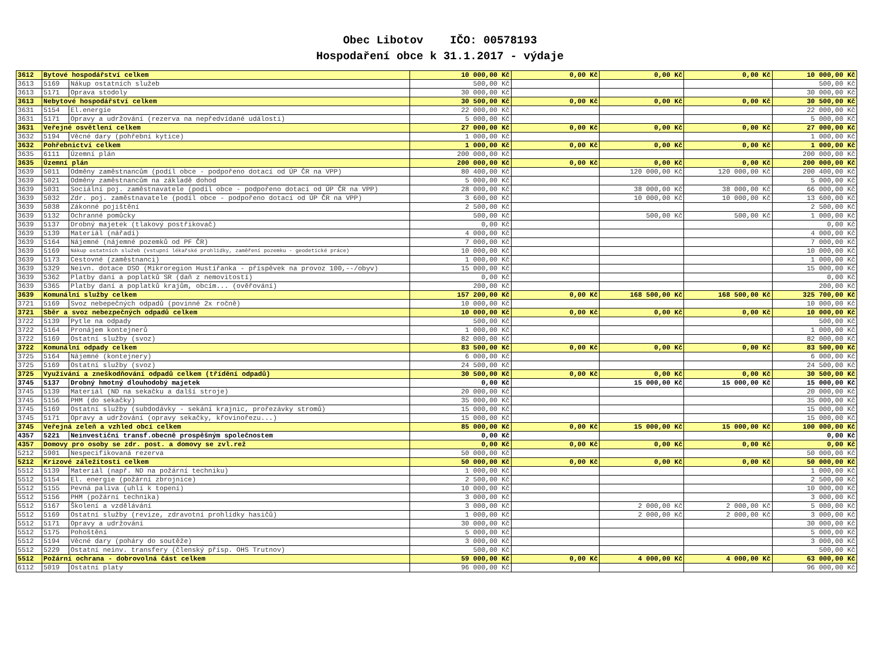Obec Libotov IČO: 00578193
Hospodaření obce k 31.1.2017 - výdaje
| 3612 | Bytové hospodářství celkem | | 10 000,00 Kč | 0,00 Kč | 0,00 Kč | 0,00 Kč | 10 000,00 Kč |
| 3613 | 5169 | Nákup ostatních služeb | 500,00 Kč | | | | 500,00 Kč |
| 3613 | 5171 | Oprava stodoly | 30 000,00 Kč | | | | 30 000,00 Kč |
| 3613 | Nebytové hospodářství celkem | | 30 500,00 Kč | 0,00 Kč | 0,00 Kč | 0,00 Kč | 30 500,00 Kč |
| 3631 | 5154 | El.energie | 22 000,00 Kč | | | | 22 000,00 Kč |
| 3631 | 5171 | Opravy a udržování (rezerva na nepředvídané události) | 5 000,00 Kč | | | | 5 000,00 Kč |
| 3631 | Veřejné osvětlení celkem | | 27 000,00 Kč | 0,00 Kč | 0,00 Kč | 0,00 Kč | 27 000,00 Kč |
| 3632 | 5194 | Věcné dary (pohřební kytice) | 1 000,00 Kč | | | | 1 000,00 Kč |
| 3632 | Pohřebnictví celkem | | 1 000,00 Kč | 0,00 Kč | 0,00 Kč | 0,00 Kč | 1 000,00 Kč |
| 3635 | 6111 | Územní plán | 200 000,00 Kč | | | | 200 000,00 Kč |
| 3635 | Územní plán | | 200 000,00 Kč | 0,00 Kč | 0,00 Kč | 0,00 Kč | 200 000,00 Kč |
| 3639 | 5011 | Odměny zaměstnancům (podíl obce - podpořeno dotací od ÚP ČR na VPP) | 80 400,00 Kč | | 120 000,00 Kč | 120 000,00 Kč | 200 400,00 Kč |
| 3639 | 5021 | Odměny zaměstnancům na základě dohod | 5 000,00 Kč | | | | 5 000,00 Kč |
| 3639 | 5031 | Sociální poj. zaměstnavatele (podíl obce - podpořeno dotací od ÚP ČR na VPP) | 28 000,00 Kč | | 38 000,00 Kč | 38 000,00 Kč | 66 000,00 Kč |
| 3639 | 5032 | Zdr. poj. zaměstnavatele (podíl obce - podpořeno dotací od ÚP ČR na VPP) | 3 600,00 Kč | | 10 000,00 Kč | 10 000,00 Kč | 13 600,00 Kč |
| 3639 | 5038 | Zákonné pojištění | 2 500,00 Kč | | | | 2 500,00 Kč |
| 3639 | 5132 | Ochranné pomůcky | 500,00 Kč | | 500,00 Kč | 500,00 Kč | 1 000,00 Kč |
| 3639 | 5137 | Drobný majetek (tlakový postřikovač) | 0,00 Kč | | | | 0,00 Kč |
| 3639 | 5139 | Materiál (nářadí) | 4 000,00 Kč | | | | 4 000,00 Kč |
| 3639 | 5164 | Nájemné (nájemné pozemků od PF ČR) | 7 000,00 Kč | | | | 7 000,00 Kč |
| 3639 | 5169 | Nákup ostatních služeb (vstupní lékařské prohlídky, zaměření pozemku - geodetické práce) | 10 000,00 Kč | | | | 10 000,00 Kč |
| 3639 | 5173 | Cestovné (zaměstnanci) | 1 000,00 Kč | | | | 1 000,00 Kč |
| 3639 | 5329 | Neivn. dotace DSO (Mikroregion Hustířanka - příspěvek na provoz 100,--/obyv) | 15 000,00 Kč | | | | 15 000,00 Kč |
| 3639 | 5362 | Platby daní a poplatků SR (daň z nemovitostí) | 0,00 Kč | | | | 0,00 Kč |
| 3639 | 5365 | Platby daní a poplatků krajům, obcím... (ověřování) | 200,00 Kč | | | | 200,00 Kč |
| 3639 | Komunální služby celkem | | 157 200,00 Kč | 0,00 Kč | 168 500,00 Kč | 168 500,00 Kč | 325 700,00 Kč |
| 3721 | 5169 | Svoz nebepečných odpadů (povinné 2x ročně) | 10 000,00 Kč | | | | 10 000,00 Kč |
| 3721 | Sběr a svoz nebezpečných odpadů celkem | | 10 000,00 Kč | 0,00 Kč | 0,00 Kč | 0,00 Kč | 10 000,00 Kč |
| 3722 | 5139 | Pytle na odpady | 500,00 Kč | | | | 500,00 Kč |
| 3722 | 5164 | Pronájem kontejnerů | 1 000,00 Kč | | | | 1 000,00 Kč |
| 3722 | 5169 | Ostatní služby (svoz) | 82 000,00 Kč | | | | 82 000,00 Kč |
| 3722 | Komunální odpady celkem | | 83 500,00 Kč | 0,00 Kč | 0,00 Kč | 0,00 Kč | 83 500,00 Kč |
| 3725 | 5164 | Nájemné (kontejnery) | 6 000,00 Kč | | | | 6 000,00 Kč |
| 3725 | 5169 | Ostatní služby (svoz) | 24 500,00 Kč | | | | 24 500,00 Kč |
| 3725 | Využívání a zneškodňování odpadů celkem (třídění odpadů) | | 30 500,00 Kč | 0,00 Kč | 0,00 Kč | 0,00 Kč | 30 500,00 Kč |
| 3745 | 5137 | Drobný hmotný dlouhodobý majetek | 0,00 Kč | | 15 000,00 Kč | 15 000,00 Kč | 15 000,00 Kč |
| 3745 | 5139 | Materiál (ND na sekačku a další stroje) | 20 000,00 Kč | | | | 20 000,00 Kč |
| 3745 | 5156 | PHM (do sekačky) | 35 000,00 Kč | | | | 35 000,00 Kč |
| 3745 | 5169 | Ostatní služby (subdodávky - sekání krajnic, prořezávky stromů) | 15 000,00 Kč | | | | 15 000,00 Kč |
| 3745 | 5171 | Opravy a udržování (opravy sekačky, křovinořezu...) | 15 000,00 Kč | | | | 15 000,00 Kč |
| 3745 | Veřejná zeleň a vzhled obcí celkem | | 85 000,00 Kč | 0,00 Kč | 15 000,00 Kč | 15 000,00 Kč | 100 000,00 Kč |
| 4357 | 5221 | Neinvestiční transf.obecně prospěšným společnostem | 0,00 Kč | | | | 0,00 Kč |
| 4357 | Domovy pro osoby se zdr. post. a domovy se zvl.rež | | 0,00 Kč | 0,00 Kč | 0,00 Kč | 0,00 Kč | 0,00 Kč |
| 5212 | 5901 | Nespecifikovaná rezerva | 50 000,00 Kč | | | | 50 000,00 Kč |
| 5212 | Krizové záležitosti celkem | | 50 000,00 Kč | 0,00 Kč | 0,00 Kč | 0,00 Kč | 50 000,00 Kč |
| 5512 | 5139 | Materiál (např. ND na požární techniku) | 1 000,00 Kč | | | | 1 000,00 Kč |
| 5512 | 5154 | El. energie (požární zbrojnice) | 2 500,00 Kč | | | | 2 500,00 Kč |
| 5512 | 5155 | Pevná paliva (uhlí k topení) | 10 000,00 Kč | | | | 10 000,00 Kč |
| 5512 | 5156 | PHM (požární technika) | 3 000,00 Kč | | | | 3 000,00 Kč |
| 5512 | 5167 | Školení a vzdělávání | 3 000,00 Kč | | 2 000,00 Kč | 2 000,00 Kč | 5 000,00 Kč |
| 5512 | 5169 | Ostatní služby (revize, zdravotní prohlídky hasičů) | 1 000,00 Kč | | 2 000,00 Kč | 2 000,00 Kč | 3 000,00 Kč |
| 5512 | 5171 | Opravy a udržování | 30 000,00 Kč | | | | 30 000,00 Kč |
| 5512 | 5175 | Pohoštění | 5 000,00 Kč | | | | 5 000,00 Kč |
| 5512 | 5194 | Věcné dary (poháry do soutěže) | 3 000,00 Kč | | | | 3 000,00 Kč |
| 5512 | 5229 | Ostatní neinv. transfery (členský přísp. OHS Trutnov) | 500,00 Kč | | | | 500,00 Kč |
| 5512 | Požární ochrana - dobrovolná část celkem | | 59 000,00 Kč | 0,00 Kč | 4 000,00 Kč | 4 000,00 Kč | 63 000,00 Kč |
| 6112 | 5019 | Ostatní platy | 96 000,00 Kč | | | | 96 000,00 Kč |